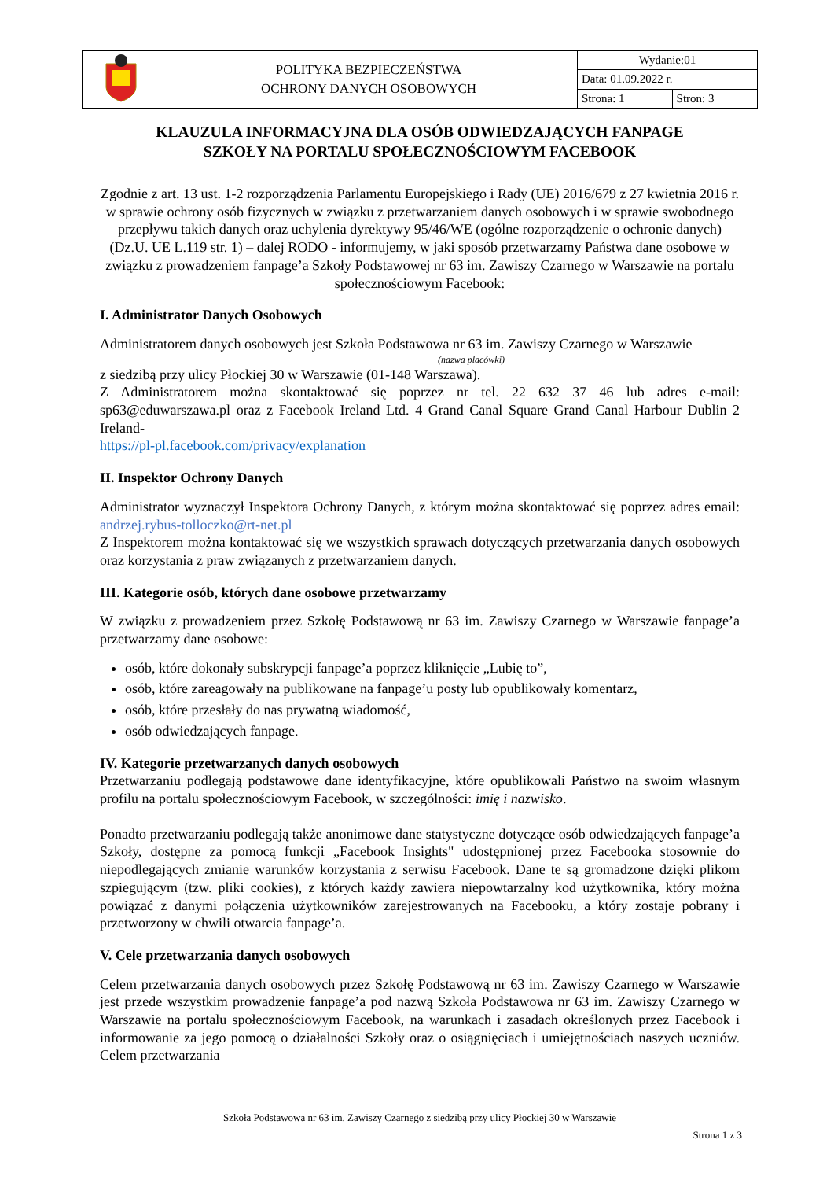| | POLITYKA BEZPIECZEŃSTWA OCHRONY DANYCH OSOBOWYCH | Wydanie:01 | |
| | | Data: 01.09.2022 r. | |
| | | Strona: 1 | Stron: 3 |
KLAUZULA INFORMACYJNA DLA OSÓB ODWIEDZAJĄCYCH FANPAGE
SZKOŁY NA PORTALU SPOŁECZNOŚCIOWYM FACEBOOK
Zgodnie z art. 13 ust. 1-2 rozporządzenia Parlamentu Europejskiego i Rady (UE) 2016/679 z 27 kwietnia 2016 r. w sprawie ochrony osób fizycznych w związku z przetwarzaniem danych osobowych i w sprawie swobodnego przepływu takich danych oraz uchylenia dyrektywy 95/46/WE (ogólne rozporządzenie o ochronie danych) (Dz.U. UE L.119 str. 1) – dalej RODO - informujemy, w jaki sposób przetwarzamy Państwa dane osobowe w związku z prowadzeniem fanpage’a Szkoły Podstawowej nr 63 im. Zawiszy Czarnego w Warszawie na portalu społecznościowym Facebook:
I. Administrator Danych Osobowych
Administratorem danych osobowych jest Szkoła Podstawowa nr 63 im. Zawiszy Czarnego w Warszawie
(nazwa placówki)
z siedzibą przy ulicy Płockiej 30 w Warszawie (01-148 Warszawa).
Z Administratorem można skontaktować się poprzez nr tel. 22 632 37 46 lub adres e-mail: sp63@eduwarszawa.pl oraz z Facebook Ireland Ltd. 4 Grand Canal Square Grand Canal Harbour Dublin 2 Ireland-
https://pl-pl.facebook.com/privacy/explanation
II. Inspektor Ochrony Danych
Administrator wyznaczył Inspektora Ochrony Danych, z którym można skontaktować się poprzez adres email: andrzej.rybus-tolloczko@rt-net.pl
Z Inspektorem można kontaktować się we wszystkich sprawach dotyczących przetwarzania danych osobowych oraz korzystania z praw związanych z przetwarzaniem danych.
III. Kategorie osób, których dane osobowe przetwarzamy
W związku z prowadzeniem przez Szkołę Podstawową nr 63 im. Zawiszy Czarnego w Warszawie fanpage’a przetwarzamy dane osobowe:
osób, które dokonały subskrypcji fanpage’a poprzez kliknięcie „Lubię to”,
osób, które zareagowały na publikowane na fanpage’u posty lub opublikowały komentarz,
osób, które przesłały do nas prywatną wiadomość,
osób odwiedzających fanpage.
IV. Kategorie przetwarzanych danych osobowych
Przetwarzaniu podlegają podstawowe dane identyfikacyjne, które opublikowali Państwo na swoim własnym profilu na portalu społecznościowym Facebook, w szczególności: imię i nazwisko.
Ponadto przetwarzaniu podlegają także anonimowe dane statystyczne dotyczące osób odwiedzających fanpage’a Szkoły, dostępne za pomocą funkcji „Facebook Insights" udostępnionej przez Facebooka stosownie do niepodlegających zmianie warunków korzystania z serwisu Facebook. Dane te są gromadzone dzięki plikom szpiegującym (tzw. pliki cookies), z których każdy zawiera niepowtarzalny kod użytkownika, który można powiązać z danymi połączenia użytkowników zarejestrowanych na Facebooku, a który zostaje pobrany i przetworzony w chwili otwarcia fanpage’a.
V. Cele przetwarzania danych osobowych
Celem przetwarzania danych osobowych przez Szkołę Podstawową nr 63 im. Zawiszy Czarnego w Warszawie jest przede wszystkim prowadzenie fanpage’a pod nazwą Szkoła Podstawowa nr 63 im. Zawiszy Czarnego w Warszawie na portalu społecznościowym Facebook, na warunkach i zasadach określonych przez Facebook i informowanie za jego pomocą o działalności Szkoły oraz o osiągnięciach i umiejętnościach naszych uczniów. Celem przetwarzania
Szkoła Podstawowa nr 63 im. Zawiszy Czarnego z siedzibą przy ulicy Płockiej 30 w Warszawie
Strona 1 z 3